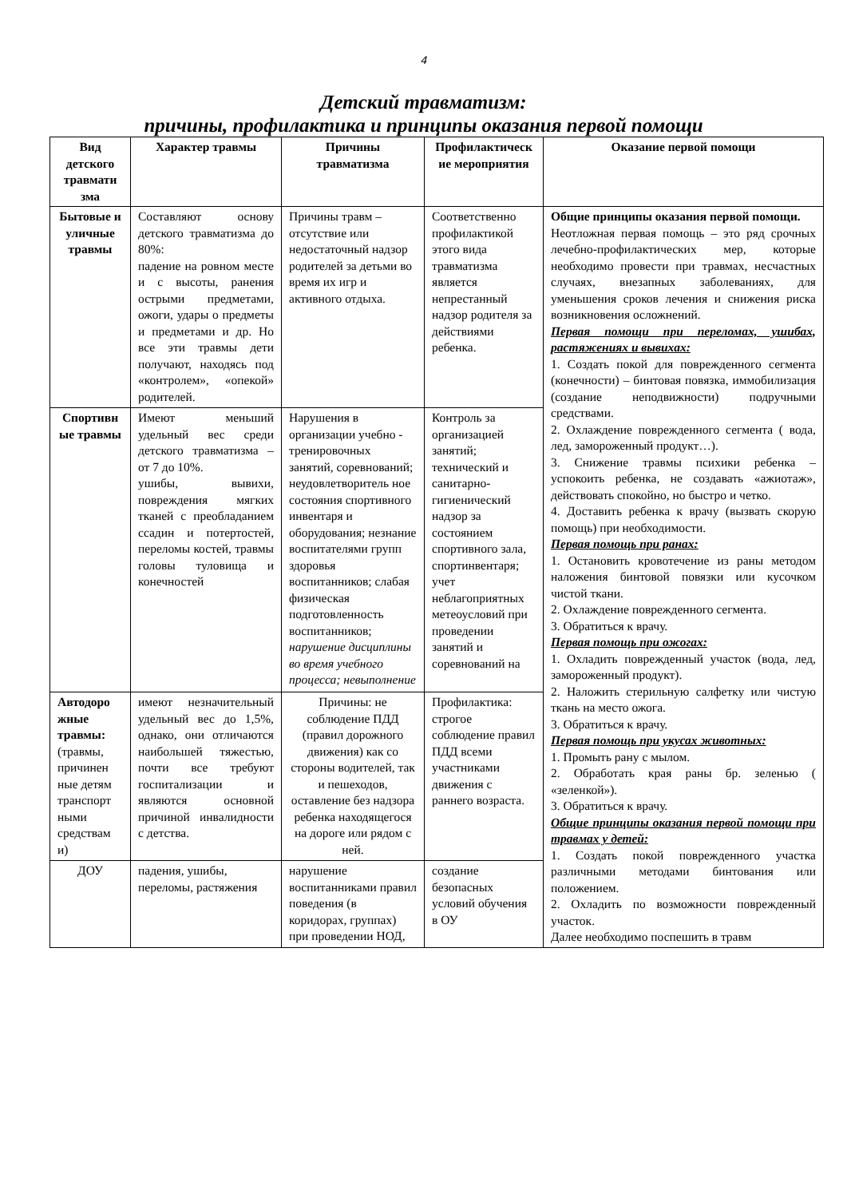4
Детский травматизм:
причины, профилактика и принципы оказания первой помощи
| Вид детского травмати зма | Характер травмы | Причины травматизма | Профилактическ ие мероприятия | Оказание первой помощи |
| --- | --- | --- | --- | --- |
| Бытовые и уличные травмы | Составляют основу детского травматизма до 80%: падение на ровном месте и с высоты, ранения острыми предметами, ожоги, удары о предметы и предметами и др. Но все эти травмы дети получают, находясь под «контролем», «опекой» родителей. | Причины травм – отсутствие или недостаточный надзор родителей за детьми во время их игр и активного отдыха. | Соответственно профилактикой этого вида травматизма является непрестанный надзор родителя за действиями ребенка. | Общие принципы оказания первой помощи. Неотложная первая помощь – это ряд срочных лечебно-профилактических мер, которые необходимо провести при травмах, несчастных случаях, внезапных заболеваниях, для уменьшения сроков лечения и снижения риска возникновения осложнений. Первая помощи при переломах, ушибах, растяжениях и вывихах: 1. Создать покой для поврежденного сегмента (конечности) – бинтовая повязка, иммобилизация (создание неподвижности) подручными средствами. 2. Охлаждение поврежденного сегмента ( вода, лед, замороженный продукт…). 3. Снижение травмы психики ребенка – успокоить ребенка, не создавать «ажиотаж», действовать спокойно, но быстро и четко. 4. Доставить ребенка к врачу (вызвать скорую помощь) при необходимости. Первая помощь при ранах: 1. Остановить кровотечение из раны методом наложения бинтовой повязки или кусочком чистой ткани. 2. Охлаждение поврежденного сегмента. 3. Обратиться к врачу. Первая помощь при ожогах: 1. Охладить поврежденный участок (вода, лед, замороженный продукт). 2. Наложить стерильную салфетку или чистую ткань на место ожога. 3. Обратиться к врачу. Первая помощь при укусах животных: 1. Промыть рану с мылом. 2. Обработать края раны бр. зеленью ( «зеленкой»). 3. Обратиться к врачу. Общие принципы оказания первой помощи при травмах у детей: 1. Создать покой поврежденного участка различными методами бинтования или положением. 2. Охладить по возможности поврежденный участок. Далее необходимо поспешить в травм |
| Спортивн ые травмы | Имеют меньший удельный вес среди детского травматизма – от 7 до 10%. ушибы, вывихи, повреждения мягких тканей с преобладанием ссадин и потертостей, переломы костей, травмы головы туловища и конечностей | Нарушения в организации учебно - тренировочных занятий, соревнований; неудовлетворитель ное состояния спортивного инвентаря и оборудования; незнание воспитателями групп здоровья воспитанников; слабая физическая подготовленность воспитанников; нарушение дисциплины во время учебного процесса; невыполнение | Контроль за организацией занятий; технический и санитарно-гигиенический надзор за состоянием спортивного зала, спортинвентаря; учет неблагоприятных метеоусловий при проведении занятий и соревнований на | |
| Автодоро жные травмы: (травмы, причинен ные детям транспорт ными средствам и) | имеют незначительный удельный вес до 1,5%, однако, они отличаются наибольшей тяжестью, почти все требуют госпитализации и являются основной причиной инвалидности с детства. | Причины: не соблюдение ПДД (правил дорожного движения) как со стороны водителей, так и пешеходов, оставление без надзора ребенка находящегося на дороге или рядом с ней. | Профилактика: строгое соблюдение правил ПДД всеми участниками движения с раннего возраста. | |
| ДОУ | падения, ушибы, переломы, растяжения | нарушение воспитанниками правил поведения (в коридорах, группах) при проведении НОД, | создание безопасных условий обучения в ОУ | |